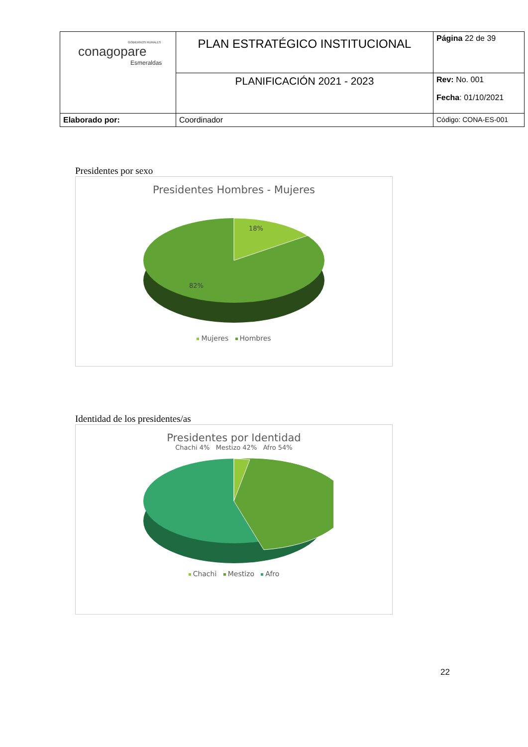| GOBIERNOS RURALES conagopare Esmeraldas | PLAN ESTRATÉGICO INSTITUCIONAL | Página 22 de 39 |
| | PLANIFICACIÓN 2021 - 2023 | Rev: No. 001 Fecha : 01/10/2021 |
| Elaborado por: | Coordinador | Código: CONA-ES-001 |
Presidentes por sexo
Presidentes Hombres - Mujeres
18%
82%
Mujeres Hombres
Identidad de los presidentes/as
Presidentes por Identidad
Chachi 4% Mestizo 42% Afro 54%
Chachi Mestizo Afro
22